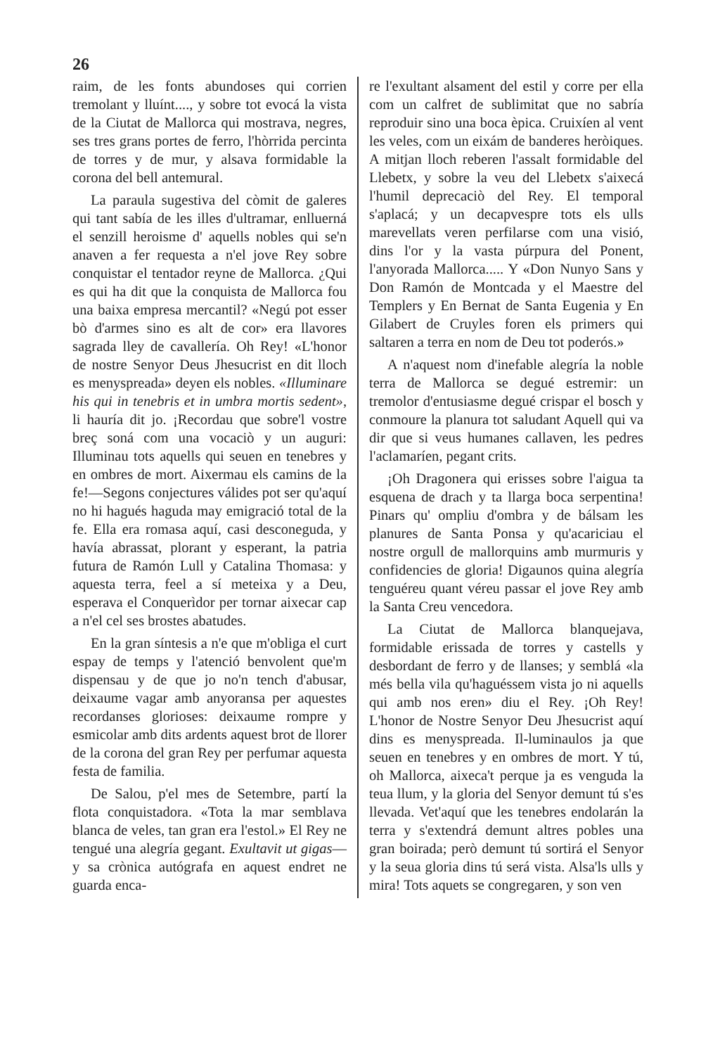26
raim, de les fonts abundoses qui corrien tremolant y lluínt...., y sobre tot evocá la vista de la Ciutat de Mallorca qui mostrava, negres, ses tres grans portes de ferro, l'hòrrida percinta de torres y de mur, y alsava formidable la corona del bell antemural.
La paraula sugestiva del còmit de galeres qui tant sabía de les illes d'ultramar, enlluerná el senzill heroisme d' aquells nobles qui se'n anaven a fer requesta a n'el jove Rey sobre conquistar el tentador reyne de Mallorca. ¿Qui es qui ha dit que la conquista de Mallorca fou una baixa empresa mercantil? «Negú pot esser bò d'armes sino es alt de cor» era llavores sagrada lley de cavallería. Oh Rey! «L'honor de nostre Senyor Deus Jhesucrist en dit lloch es menyspreada» deyen els nobles. «Illuminare his qui in tenebris et in umbra mortis sedent», li hauría dit jo. ¡Recordau que sobre'l vostre breç soná com una vocaciò y un auguri: Illuminau tots aquells qui seuen en tenebres y en ombres de mort. Aixermau els camins de la fe!—Segons conjectures válides pot ser qu'aquí no hi hagués haguda may emigració total de la fe. Ella era romasa aquí, casi desconeguda, y havía abrassat, plorant y esperant, la patria futura de Ramón Lull y Catalina Thomasa: y aquesta terra, feel a sí meteixa y a Deu, esperava el Conquerìdor per tornar aixecar cap a n'el cel ses brostes abatudes.
En la gran síntesis a n'e que m'obliga el curt espay de temps y l'atenció benvolent que'm dispensau y de que jo no'n tench d'abusar, deixaume vagar amb anyoransa per aquestes recordanses glorioses: deixaume rompre y esmicolar amb dits ardents aquest brot de llorer de la corona del gran Rey per perfumar aquesta festa de familia.
De Salou, p'el mes de Setembre, partí la flota conquistadora. «Tota la mar semblava blanca de veles, tan gran era l'estol.» El Rey ne tengué una alegría gegant. Exultavit ut gigas—y sa crònica autógrafa en aquest endret ne guarda enca-
re l'exultant alsament del estil y corre per ella com un calfret de sublimitat que no sabría reproduir sino una boca èpica. Cruixíen al vent les veles, com un eixám de banderes heròiques. A mitjan lloch reberen l'assalt formidable del Llebetx, y sobre la veu del Llebetx s'aixecá l'humil deprecaciò del Rey. El temporal s'aplacá; y un decapvespre tots els ulls marevellats veren perfilarse com una visió, dins l'or y la vasta púrpura del Ponent, l'anyorada Mallorca..... Y «Don Nunyo Sans y Don Ramón de Montcada y el Maestre del Templers y En Bernat de Santa Eugenia y En Gilabert de Cruyles foren els primers qui saltaren a terra en nom de Deu tot poderós.»
A n'aquest nom d'inefable alegría la noble terra de Mallorca se degué estremir: un tremolor d'entusiasme degué crispar el bosch y conmoure la planura tot saludant Aquell qui va dir que si veus humanes callaven, les pedres l'aclamaríen, pegant crits.
¡Oh Dragonera qui erisses sobre l'aigua ta esquena de drach y ta llarga boca serpentina! Pinars qu' ompliu d'ombra y de bálsam les planures de Santa Ponsa y qu'acariciau el nostre orgull de mallorquins amb murmuris y confidencies de gloria! Digaunos quina alegría tenguéreu quant véreu passar el jove Rey amb la Santa Creu vencedora.
La Ciutat de Mallorca blanquejava, formidable erissada de torres y castells y desbordant de ferro y de llanses; y semblá «la més bella vila qu'haguéssem vista jo ni aquells qui amb nos eren» diu el Rey. ¡Oh Rey! L'honor de Nostre Senyor Deu Jhesucrist aquí dins es menyspreada. Il-luminaulos ja que seuen en tenebres y en ombres de mort. Y tú, oh Mallorca, aixeca't perque ja es venguda la teua llum, y la gloria del Senyor demunt tú s'es llevada. Vet'aquí que les tenebres endolarán la terra y s'extendrá demunt altres pobles una gran boirada; però demunt tú sortirá el Senyor y la seua gloria dins tú será vista. Alsa'ls ulls y mira! Tots aquets se congregaren, y son ven